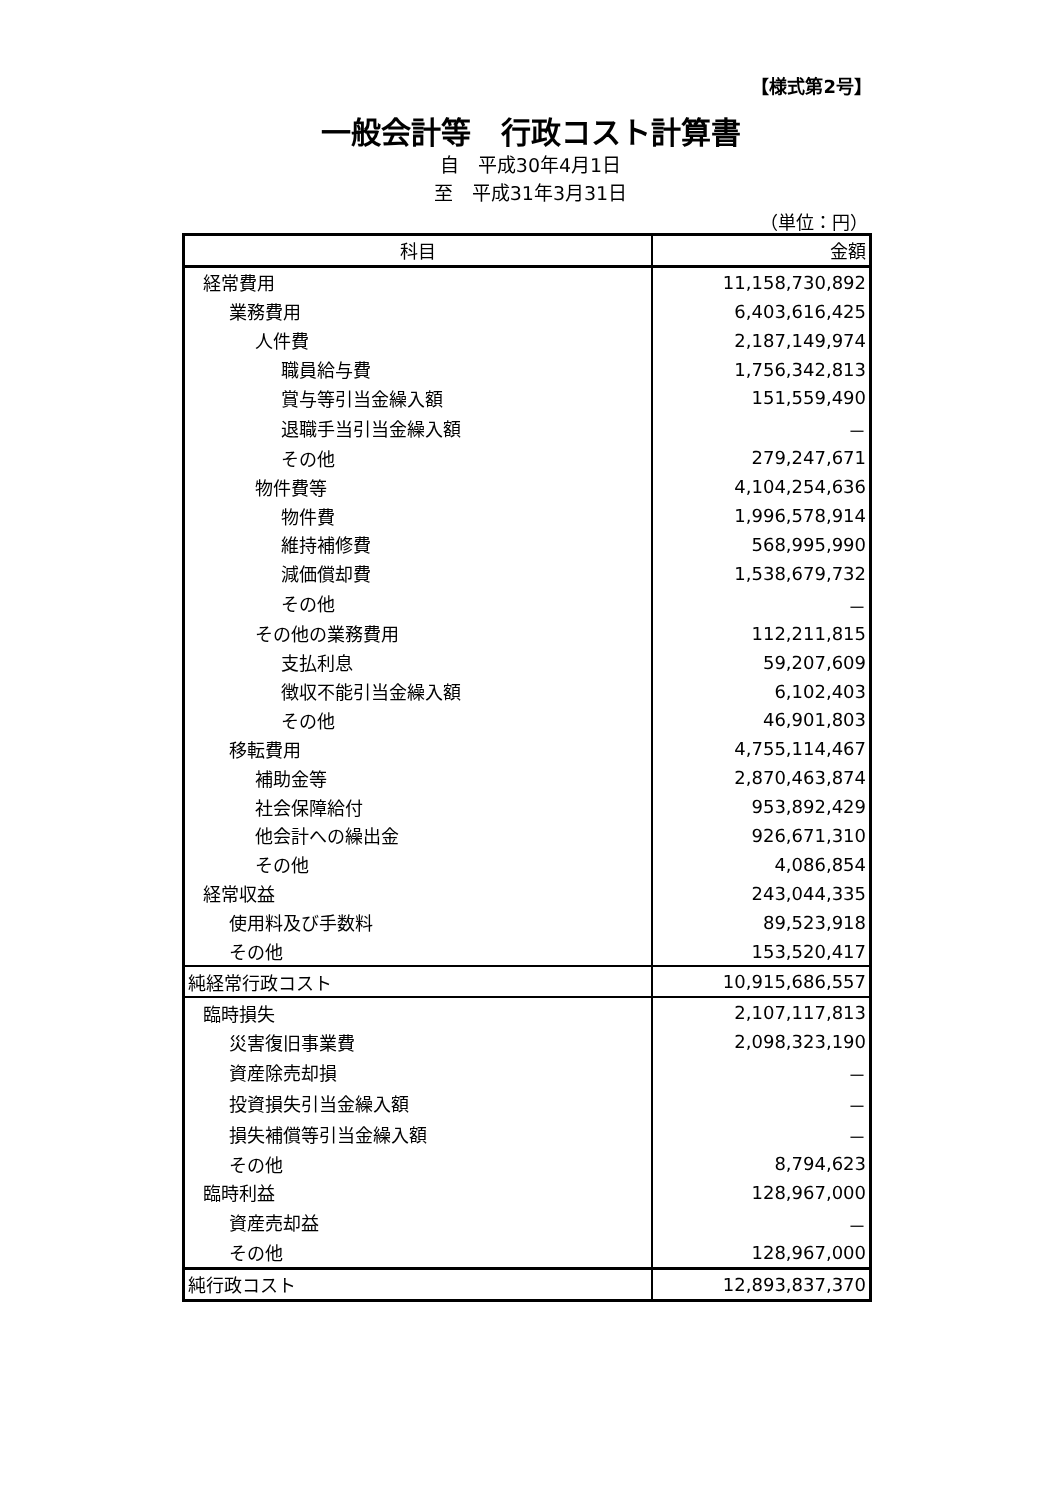【様式第2号】
一般会計等　行政コスト計算書
自　平成30年4月1日
至　平成31年3月31日
（単位：円）
| 科目 | 金額 |
| --- | --- |
| 経常費用 | 11,158,730,892 |
| 業務費用 | 6,403,616,425 |
| 人件費 | 2,187,149,974 |
| 職員給与費 | 1,756,342,813 |
| 賞与等引当金繰入額 | 151,559,490 |
| 退職手当引当金繰入額 | － |
| その他 | 279,247,671 |
| 物件費等 | 4,104,254,636 |
| 物件費 | 1,996,578,914 |
| 維持補修費 | 568,995,990 |
| 減価償却費 | 1,538,679,732 |
| その他 | － |
| その他の業務費用 | 112,211,815 |
| 支払利息 | 59,207,609 |
| 徴収不能引当金繰入額 | 6,102,403 |
| その他 | 46,901,803 |
| 移転費用 | 4,755,114,467 |
| 補助金等 | 2,870,463,874 |
| 社会保障給付 | 953,892,429 |
| 他会計への繰出金 | 926,671,310 |
| その他 | 4,086,854 |
| 経常収益 | 243,044,335 |
| 使用料及び手数料 | 89,523,918 |
| その他 | 153,520,417 |
| 純経常行政コスト | 10,915,686,557 |
| 臨時損失 | 2,107,117,813 |
| 災害復旧事業費 | 2,098,323,190 |
| 資産除売却損 | － |
| 投資損失引当金繰入額 | － |
| 損失補償等引当金繰入額 | － |
| その他 | 8,794,623 |
| 臨時利益 | 128,967,000 |
| 資産売却益 | － |
| その他 | 128,967,000 |
| 純行政コスト | 12,893,837,370 |